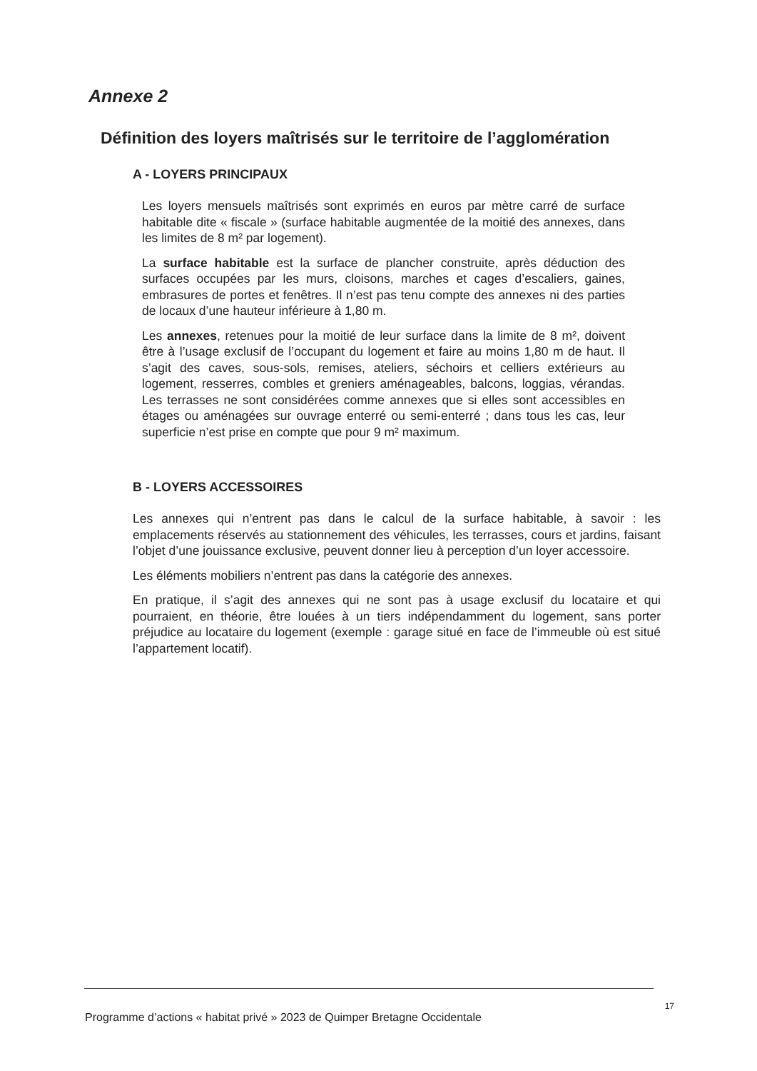Annexe 2
Définition des loyers maîtrisés sur le territoire de l’agglomération
A - LOYERS PRINCIPAUX
Les loyers mensuels maîtrisés sont exprimés en euros par mètre carré de surface habitable dite « fiscale » (surface habitable augmentée de la moitié des annexes, dans les limites de 8 m² par logement).
La surface habitable est la surface de plancher construite, après déduction des surfaces occupées par les murs, cloisons, marches et cages d’escaliers, gaines, embrasures de portes et fenêtres. Il n’est pas tenu compte des annexes ni des parties de locaux d’une hauteur inférieure à 1,80 m.
Les annexes, retenues pour la moitié de leur surface dans la limite de 8 m², doivent être à l’usage exclusif de l’occupant du logement et faire au moins 1,80 m de haut. Il s’agit des caves, sous-sols, remises, ateliers, séchoirs et celliers extérieurs au logement, resserres, combles et greniers aménageables, balcons, loggias, vérandas. Les terrasses ne sont considérées comme annexes que si elles sont accessibles en étages ou aménagées sur ouvrage enterré ou semi-enterré ; dans tous les cas, leur superficie n’est prise en compte que pour 9 m² maximum.
B - LOYERS ACCESSOIRES
Les annexes qui n’entrent pas dans le calcul de la surface habitable, à savoir : les emplacements réservés au stationnement des véhicules, les terrasses, cours et jardins, faisant l’objet d’une jouissance exclusive, peuvent donner lieu à perception d’un loyer accessoire.
Les éléments mobiliers n’entrent pas dans la catégorie des annexes.
En pratique, il s’agit des annexes qui ne sont pas à usage exclusif du locataire et qui pourraient, en théorie, être louées à un tiers indépendamment du logement, sans porter préjudice au locataire du logement (exemple : garage situé en face de l’immeuble où est situé l’appartement locatif).
17
Programme d’actions « habitat privé » 2023 de Quimper Bretagne Occidentale